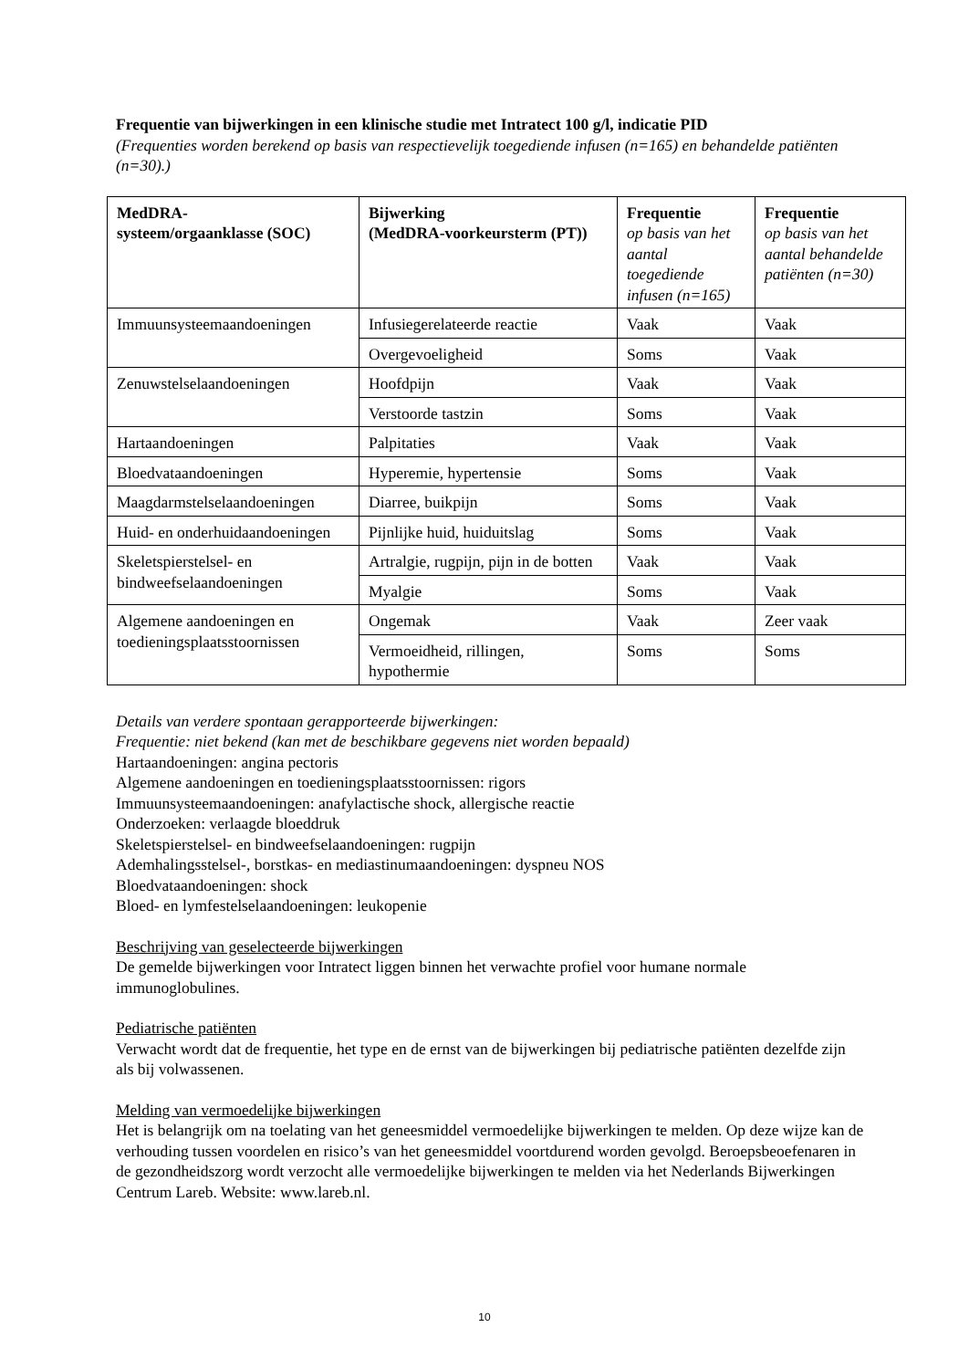Frequentie van bijwerkingen in een klinische studie met Intratect 100 g/l, indicatie PID
(Frequenties worden berekend op basis van respectievelijk toegediende infusen (n=165) en behandelde patiënten (n=30).)
| MedDRA- systeem/orgaanklasse (SOC) | Bijwerking (MedDRA-voorkeursterm (PT)) | Frequentie op basis van het aantal toegediende infusen (n=165) | Frequentie op basis van het aantal behandelde patiënten (n=30) |
| --- | --- | --- | --- |
| Immuunsysteemaandoeningen | Infusiegerelateerde reactie | Vaak | Vaak |
| | Overgevoeligheid | Soms | Vaak |
| Zenuwstelselaandoeningen | Hoofdpijn | Vaak | Vaak |
| | Verstoorde tastzin | Soms | Vaak |
| Hartaandoeningen | Palpitaties | Vaak | Vaak |
| Bloedvataandoeningen | Hyperemie, hypertensie | Soms | Vaak |
| Maagdarmstelselaandoeningen | Diarree, buikpijn | Soms | Vaak |
| Huid- en onderhuidaandoeningen | Pijnlijke huid, huiduitslag | Soms | Vaak |
| Skeletspierstelsel- en bindweefselaandoeningen | Artralgie, rugpijn, pijn in de botten | Vaak | Vaak |
| | Myalgie | Soms | Vaak |
| Algemene aandoeningen en toedieningsplaatsstoornissen | Ongemak | Vaak | Zeer vaak |
| | Vermoeidheid, rillingen, hypothermie | Soms | Soms |
Details van verdere spontaan gerapporteerde bijwerkingen:
Frequentie: niet bekend (kan met de beschikbare gegevens niet worden bepaald)
Hartaandoeningen: angina pectoris
Algemene aandoeningen en toedieningsplaatsstoornissen: rigors
Immuunsysteemaandoeningen: anafylactische shock, allergische reactie
Onderzoeken: verlaagde bloeddruk
Skeletspierstelsel- en bindweefselaandoeningen: rugpijn
Ademhalingsstelsel-, borstkas- en mediastinumaandoeningen: dyspneu NOS
Bloedvataandoeningen: shock
Bloed- en lymfestelselaandoeningen: leukopenie
Beschrijving van geselecteerde bijwerkingen
De gemelde bijwerkingen voor Intratect liggen binnen het verwachte profiel voor humane normale immunoglobulines.
Pediatrische patiënten
Verwacht wordt dat de frequentie, het type en de ernst van de bijwerkingen bij pediatrische patiënten dezelfde zijn als bij volwassenen.
Melding van vermoedelijke bijwerkingen
Het is belangrijk om na toelating van het geneesmiddel vermoedelijke bijwerkingen te melden. Op deze wijze kan de verhouding tussen voordelen en risico’s van het geneesmiddel voortdurend worden gevolgd. Beroepsbeoefenaren in de gezondheidszorg wordt verzocht alle vermoedelijke bijwerkingen te melden via het Nederlands Bijwerkingen Centrum Lareb. Website: www.lareb.nl.
10